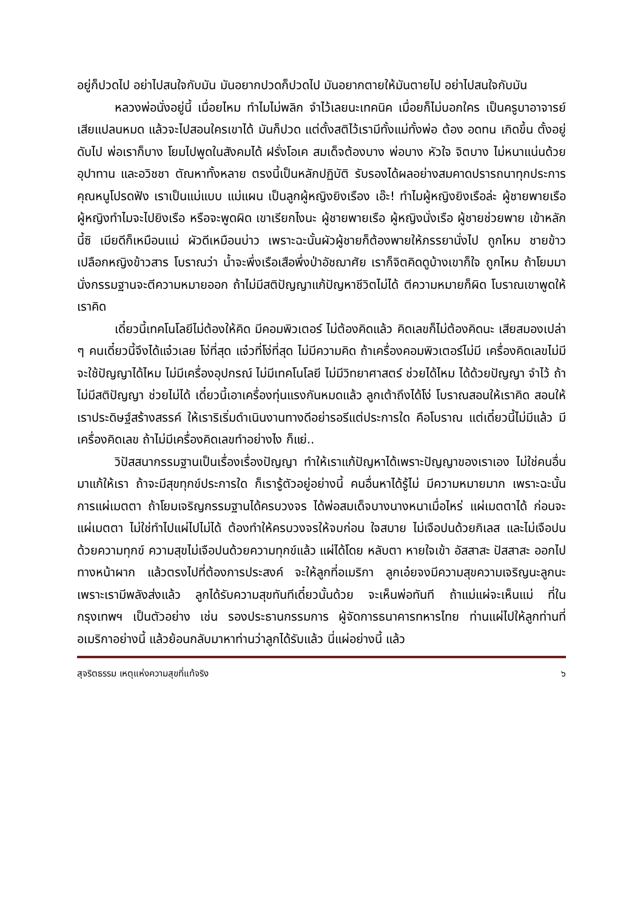อยู่ก็ปวดไป อย่าไปสนใจกับมัน มันอยากปวดก็ปวดไป มันอยากตายให้มันตายไป อย่าไปสนใจกับมัน
หลวงพ่อนั่งอยู่นี้ เมื่อยไหม ทำไมไม่พลิก จำไว้เลยนะเทคนิค เมื่อยก็ไม่บอกใคร เป็นครูบาอาจารย์เสียแปลนหมด แล้วจะไปสอนใครเขาได้ มันก็ปวด แต่ตั้งสติไว้เรามีทั้งแม่ทั้งพ่อ ต้อง อดทน เกิดขึ้น ตั้งอยู่ ดับไป พ่อเราก็บาง โยมไปพูดในสังคมได้ ฝรั่งโอเค สมเด็จต้องบาง พ่อบาง หัวใจ จิตบาง ไม่หนาแน่นด้วยอุปาทาน และอวิชชา ตัณหาทั้งหลาย ตรงนี้เป็นหลักปฏิบัติ รับรองได้ผลอย่างสมคาดปรารถนาทุกประการ คุณหนูโปรดฟัง เราเป็นแม่แบบ แม่แผน เป็นลูกผู้หญิงยิงเรือง เอ๊ะ! ทำไมผู้หญิงยิงเรือล่ะ ผู้ชายพายเรือ ผู้หญิงทำไมจะไปยิงเรือ หรือจะพูดผิด เขาเรียกไงนะ ผู้ชายพายเรือ ผู้หญิงนั่งเรือ ผู้ชายช่วยพาย เข้าหลักนี้ซิ เมียดีก็เหมือนแม่ ผัวดีเหมือนบ่าว เพราะฉะนั้นผัวผู้ชายก็ต้องพายให้ภรรยานั่งไป ถูกไหม ชายข้าวเปลือกหญิงข้าวสาร โบราณว่า น้ำจะพึ่งเรือเสือพึ่งป่าอัชฌาศัย เราก็จิตคิดดูบ้างเขาก็ใจ ถูกไหม ถ้าโยมมานั่งกรรมฐานจะตีความหมายออก ถ้าไม่มีสติปัญญาแก้ปัญหาชีวิตไม่ได้ ตีความหมายก็ผิด โบราณเขาพูดให้เราคิด
เดี๋ยวนี้เทคโนโลยีไม่ต้องให้คิด มีคอมพิวเตอร์ ไม่ต้องคิดแล้ว คิดเลขก็ไม่ต้องคิดนะ เสียสมองเปล่า ๆ คนเดี๋ยวนี้จึงได้แจ๋วเลย โง่ที่สุด แจ๋วที่โง่ที่สุด ไม่มีความคิด ถ้าเครื่องคอมพิวเตอร์ไม่มี เครื่องคิดเลขไม่มี จะใช้ปัญญาได้ไหม ไม่มีเครื่องอุปกรณ์ ไม่มีเทคโนโลยี ไม่มีวิทยาศาสตร์ ช่วยได้ไหม ได้ด้วยปัญญา จำไว้ ถ้าไม่มีสติปัญญา ช่วยไม่ได้ เดี๋ยวนี้เอาเครื่องทุ่นแรงกันหมดแล้ว ลูกเต้าถึงได้โง่ โบราณสอนให้เราคิด สอนให้เราประดิษฐ์สร้างสรรค์ ให้เราริเริ่มดำเนินงานทางดีอย่ารอรีแต่ประการใด คือโบราณ แต่เดี๋ยวนี้ไม่มีแล้ว มีเครื่องคิดเลข ถ้าไม่มีเครื่องคิดเลขทำอย่างไง ก็แย่..
วิปัสสนากรรมฐานเป็นเรื่องเรื่องปัญญา ทำให้เราแก้ปัญหาได้เพราะปัญญาของเราเอง ไม่ใช่คนอื่นมาแก้ให้เรา ถ้าจะมีสุขทุกข์ประการใด ก็เรารู้ตัวอยู่อย่างนี้ คนอื่นหาได้รู้ไม่ มีความหมายมาก เพราะฉะนั้นการแผ่เมตตา ถ้าโยมเจริญกรรมฐานได้ครบวงจร ได้พ่อสมเด็จบางนางหนาเมื่อไหร่ แผ่เมตตาได้ ก่อนจะแผ่เมตตา ไม่ใช่ทำไปแผ่ไปไม่ได้ ต้องทำให้ครบวงจรให้จบก่อน ใจสบาย ไม่เจือปนด้วยกิเลส และไม่เจือปนด้วยความทุกข์ ความสุขไม่เจือปนด้วยความทุกข์แล้ว แผ่ได้โดย หลับตา หายใจเข้า อัสสาสะ ปัสสาสะ ออกไปทางหน้าผาก แล้วตรงไปที่ต้องการประสงค์ จะให้ลูกที่อเมริกา ลูกเอ๋ยจงมีความสุขความเจริญนะลูกนะ เพราะเรามีพลังส่งแล้ว ลูกได้รับความสุขทันทีเดี๋ยวนั้นด้วย จะเห็นพ่อทันที ถ้าแม่แผ่จะเห็นแม่ ที่ในกรุงเทพฯ เป็นตัวอย่าง เช่น รองประธานกรรมการ ผู้จัดการธนาคารทหารไทย ท่านแผ่ไปให้ลูกท่านที่อเมริกาอย่างนี้ แล้วย้อนกลับมาหาท่านว่าลูกได้รับแล้ว นี่แผ่อย่างนี้ แล้ว
สุจริตธรรม เหตุแห่งความสุขที่แท้จริง ๖